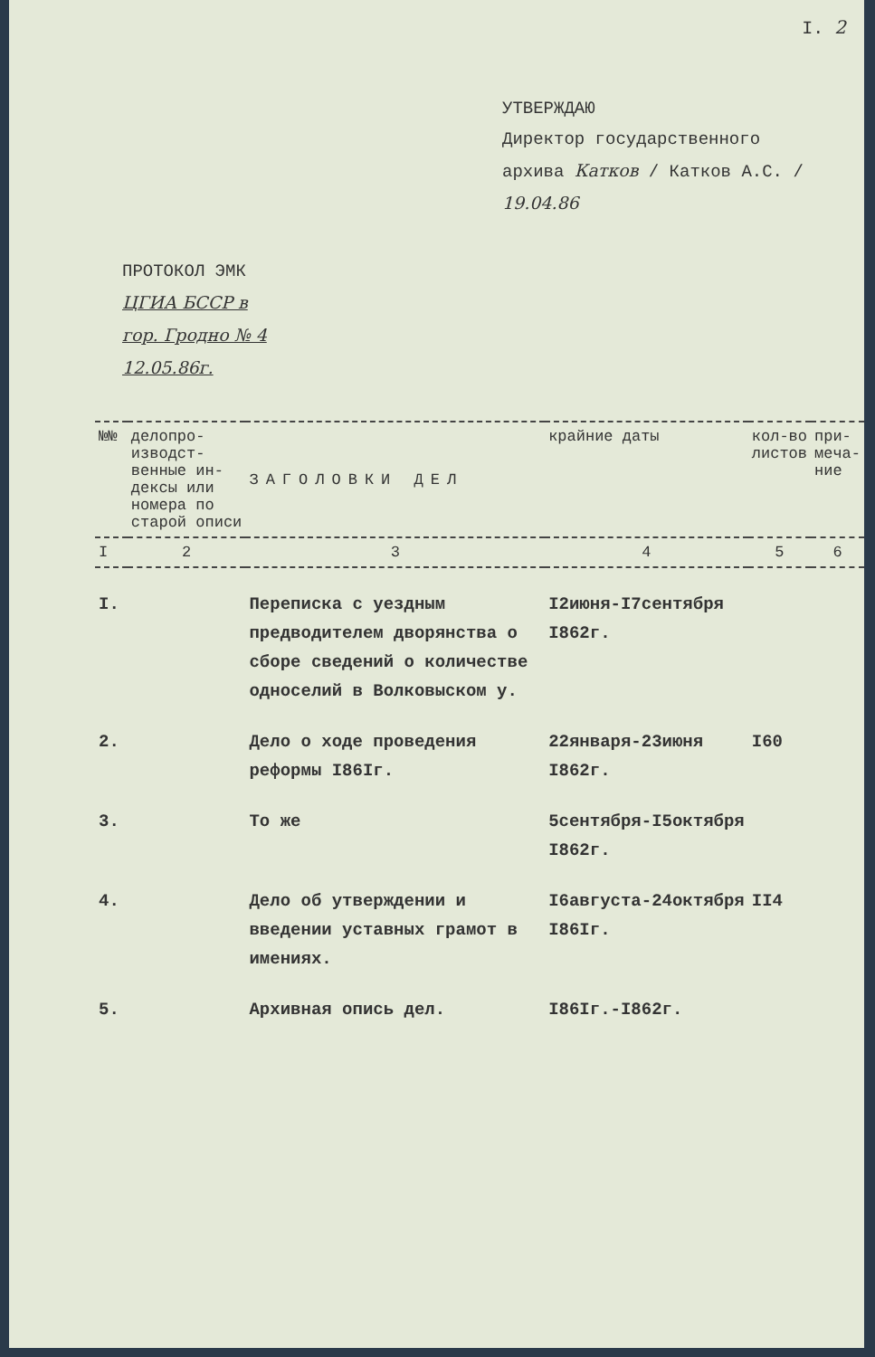I. 2
УТВЕРЖДАЮ
Директор государственного
архива Катков / Катков А.С. /
19.04.86
ПРОТОКОЛ ЭМК
ЦГИА БССР в
гор. Гродно № 4
12.05.86г.
| №№ | делопро-изводст-венные ин-дексы или номера по старой описи | ЗАГОЛОВКИ ДЕЛ | крайние даты | кол-во листов | при-меча-ние |
| --- | --- | --- | --- | --- | --- |
| I | 2 | 3 | 4 | 5 | 6 |
| I. | | Переписка с уездным предводителем дворянства о сборе сведений о количестве однoселий в Волковыском у. | I2июня-I7сентября I862г. | | |
| 2. | | Дело о ходе проведения реформы I86Iг. | 22января-23июня I862г. | I60 | |
| 3. | | То же | 5сентября-I5октября I862г. | | |
| 4. | | Дело об утверждении и введении уставных грамот в имениях. | I6августа-24октября I86Iг. | II4 | |
| 5. | | Архивная опись дел. | I86Iг.-I862г. | | |